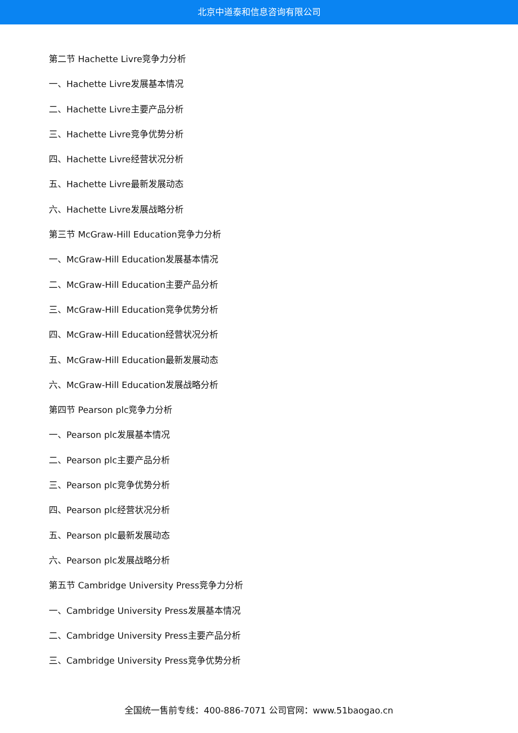北京中道泰和信息咨询有限公司
第二节 Hachette Livre竞争力分析
一、Hachette Livre发展基本情况
二、Hachette Livre主要产品分析
三、Hachette Livre竞争优势分析
四、Hachette Livre经营状况分析
五、Hachette Livre最新发展动态
六、Hachette Livre发展战略分析
第三节 McGraw-Hill Education竞争力分析
一、McGraw-Hill Education发展基本情况
二、McGraw-Hill Education主要产品分析
三、McGraw-Hill Education竞争优势分析
四、McGraw-Hill Education经营状况分析
五、McGraw-Hill Education最新发展动态
六、McGraw-Hill Education发展战略分析
第四节 Pearson plc竞争力分析
一、Pearson plc发展基本情况
二、Pearson plc主要产品分析
三、Pearson plc竞争优势分析
四、Pearson plc经营状况分析
五、Pearson plc最新发展动态
六、Pearson plc发展战略分析
第五节 Cambridge University Press竞争力分析
一、Cambridge University Press发展基本情况
二、Cambridge University Press主要产品分析
三、Cambridge University Press竞争优势分析
全国统一售前专线：400-886-7071 公司官网：www.51baogao.cn